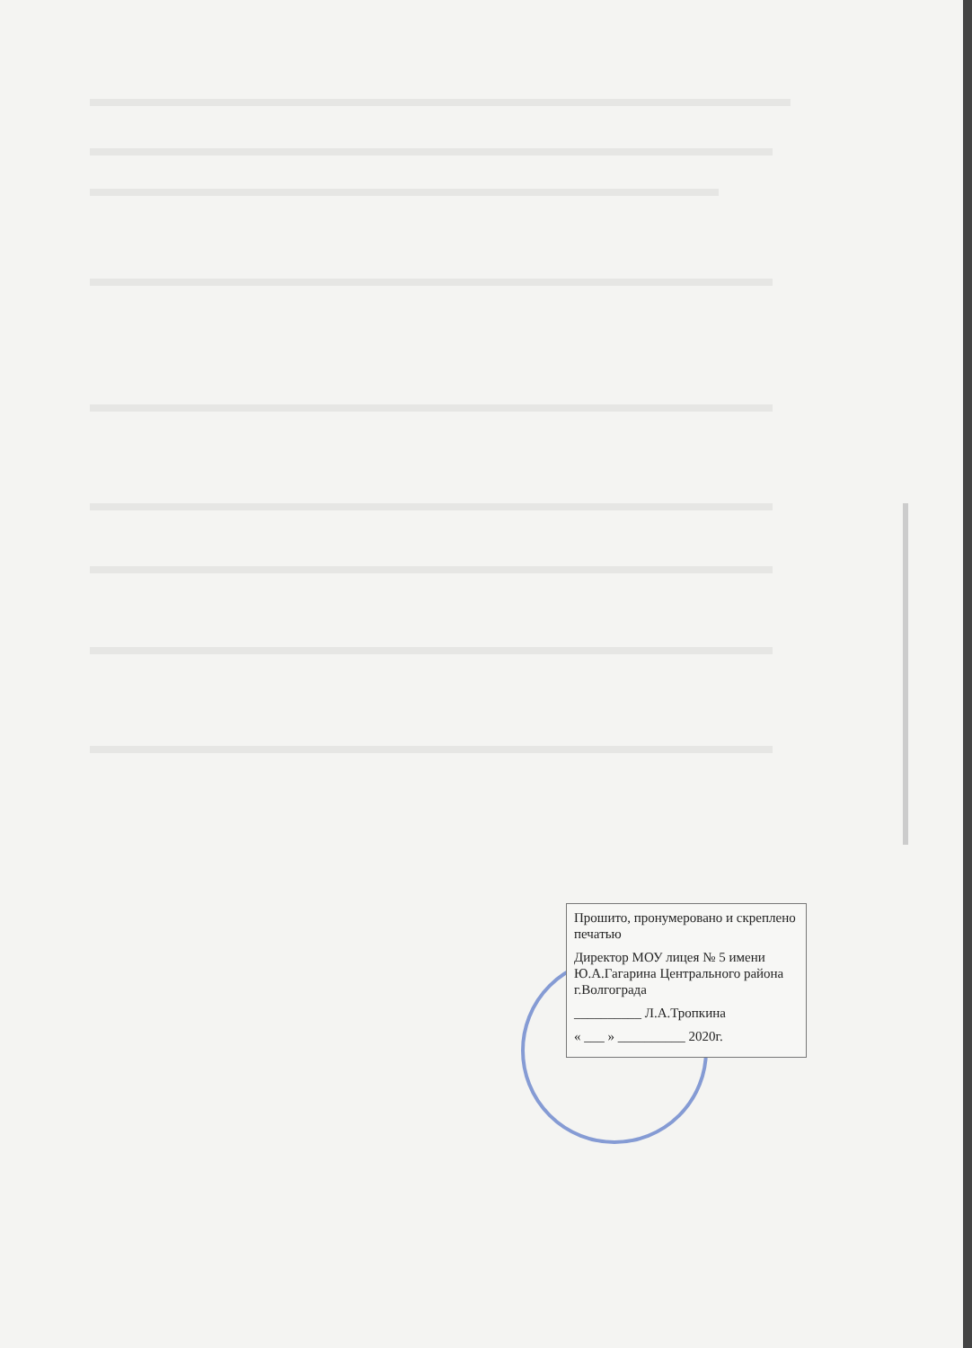Прошито, пронумеровано и скреплено печатью
Директор МОУ лицея № 5 имени Ю.А.Гагарина Центрального района г.Волгограда
__________ Л.А.Тропкина
« ___ » __________ 2020г.